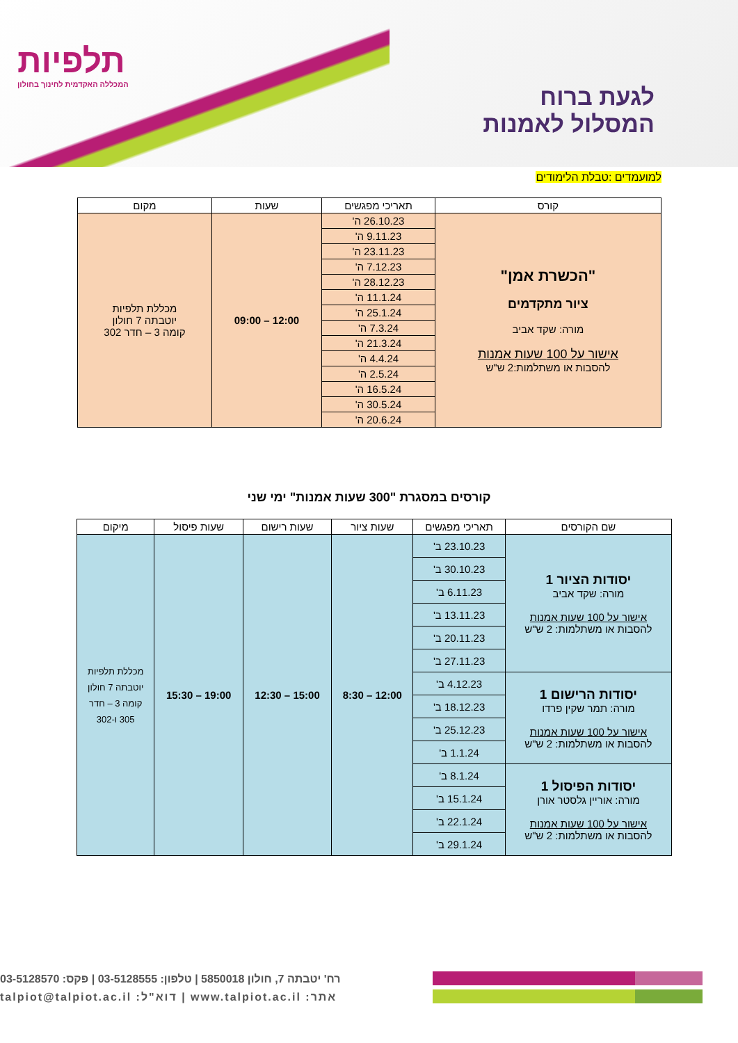תלפיות
המכללה האקדמית לחינוך בחולון
לגעת ברוח
המסלול לאמנות
למועמדים :טבלת הלימודים
| קורס | תאריכי מפגשים | שעות | מקום |
| --- | --- | --- | --- |
| "הכשרת אמן" ציור מתקדמים מורה: שקד אביב אישור על 100 שעות אמנות להסבות או משתלמות:2 ש"ש | 26.10.23 ה' | 12:00 – 09:00 | מכללת תלפיות יוטבתה 7 חולון קומה 3 – חדר 302 |
| | 9.11.23 ה' | | |
| | 23.11.23 ה' | | |
| | 7.12.23 ה' | | |
| | 28.12.23 ה' | | |
| | 11.1.24 ה' | | |
| | 25.1.24 ה' | | |
| | 7.3.24 ה' | | |
| | 21.3.24 ה' | | |
| | 4.4.24 ה' | | |
| | 2.5.24 ה' | | |
| | 16.5.24 ה' | | |
| | 30.5.24 ה' | | |
| | 20.6.24 ה' | | |
קורסים במסגרת "300 שעות אמנות" ימי שני
| שם הקורסים | תאריכי מפגשים | שעות ציור | שעות רישום | שעות פיסול | מיקום |
| --- | --- | --- | --- | --- | --- |
| יסודות הציור 1 מורה: שקד אביב אישור על 100 שעות אמנות להסבות או משתלמות: 2 ש"ש | 23.10.23 ב' | 12:00 – 8:30 | 15:00 – 12:30 | 19:00 – 15:30 | מכללת תלפיות יוטבתה 7 חולון קומה 3 – חדר 305 ו-302 |
| | 30.10.23 ב' | | | | |
| | 6.11.23 ב' | | | | |
| | 13.11.23 ב' | | | | |
| | 20.11.23 ב' | | | | |
| | 27.11.23 ב' | | | | |
| יסודות הרישום 1 מורה: תמר שקין פרדו אישור על 100 שעות אמנות להסבות או משתלמות: 2 ש"ש | 4.12.23 ב' | | | | |
| | 18.12.23 ב' | | | | |
| | 25.12.23 ב' | | | | |
| | 1.1.24 ב' | | | | |
| יסודות הפיסול 1 מורה: אוריין גלסטר אורן אישור על 100 שעות אמנות להסבות או משתלמות: 2 ש"ש | 8.1.24 ב' | | | | |
| | 15.1.24 ב' | | | | |
| | 22.1.24 ב' | | | | |
| | 29.1.24 ב' | | | | |
רח' יטבתה 7, חולון 5850018 | טלפון: 03-5128555 | פקס: 03-5128570
אתר: www.talpiot.ac.il | דוא"ל: talpiot@talpiot.ac.il